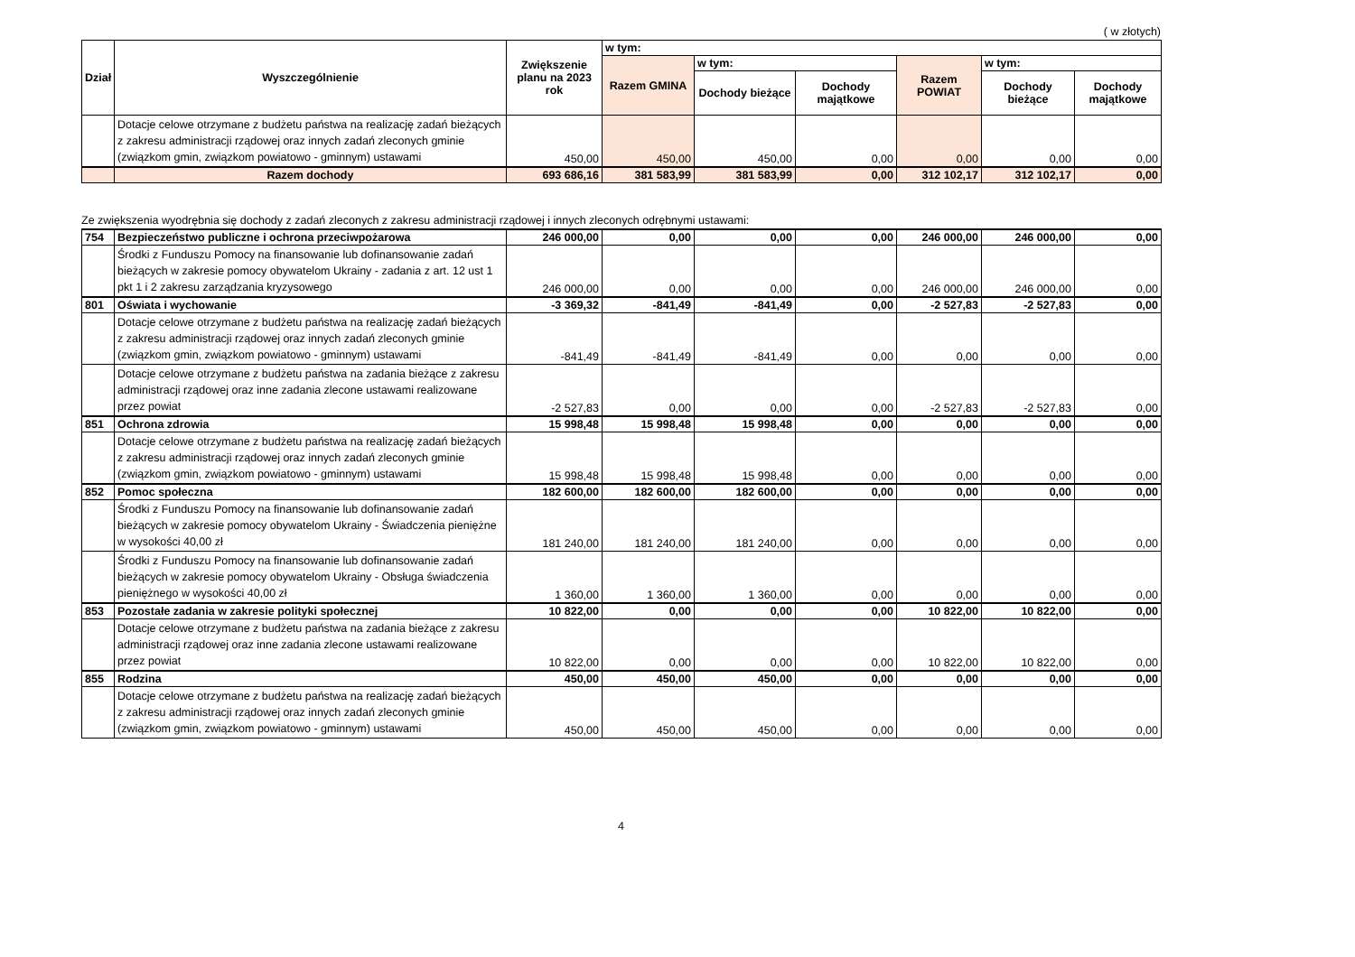( w złotych)
| Dział | Wyszczególnienie | Zwiększenie planu na 2023 rok | w tym: | | | | | |
| --- | --- | --- | --- | --- | --- | --- | --- | --- |
| | | | Razem GMINA | w tym: | | Razem POWIAT | w tym: | |
| | | | | Dochody bieżące | Dochody majątkowe | | Dochody bieżące | Dochody majątkowe |
| | Dotacje celowe otrzymane z budżetu państwa na realizację zadań bieżących z zakresu administracji rządowej oraz innych zadań zleconych gminie (związkom gmin, związkom powiatowo - gminnym) ustawami | 450,00 | 450,00 | 450,00 | 0,00 | 0,00 | 0,00 | 0,00 |
| | Razem dochody | 693 686,16 | 381 583,99 | 381 583,99 | 0,00 | 312 102,17 | 312 102,17 | 0,00 |
Ze zwiększenia wyodrębnia się dochody z zadań zleconych z zakresu administracji rządowej i innych zleconych odrębnymi ustawami:
| 754 | Bezpieczeństwo publiczne i ochrona przeciwpożarowa | 246 000,00 | 0,00 | 0,00 | 0,00 | 246 000,00 | 246 000,00 | 0,00 |
| | Środki z Funduszu Pomocy na finansowanie lub dofinansowanie zadań bieżących w zakresie pomocy obywatelom Ukrainy - zadania z art. 12 ust 1 pkt 1 i 2 zakresu zarządzania kryzysowego | 246 000,00 | 0,00 | 0,00 | 0,00 | 246 000,00 | 246 000,00 | 0,00 |
| 801 | Oświata i wychowanie | -3 369,32 | -841,49 | -841,49 | 0,00 | -2 527,83 | -2 527,83 | 0,00 |
| | Dotacje celowe otrzymane z budżetu państwa na realizację zadań bieżących z zakresu administracji rządowej oraz innych zadań zleconych gminie (związkom gmin, związkom powiatowo - gminnym) ustawami | -841,49 | -841,49 | -841,49 | 0,00 | 0,00 | 0,00 | 0,00 |
| | Dotacje celowe otrzymane z budżetu państwa na zadania bieżące z zakresu administracji rządowej oraz inne zadania zlecone ustawami realizowane przez powiat | -2 527,83 | 0,00 | 0,00 | 0,00 | -2 527,83 | -2 527,83 | 0,00 |
| 851 | Ochrona zdrowia | 15 998,48 | 15 998,48 | 15 998,48 | 0,00 | 0,00 | 0,00 | 0,00 |
| | Dotacje celowe otrzymane z budżetu państwa na realizację zadań bieżących z zakresu administracji rządowej oraz innych zadań zleconych gminie (związkom gmin, związkom powiatowo - gminnym) ustawami | 15 998,48 | 15 998,48 | 15 998,48 | 0,00 | 0,00 | 0,00 | 0,00 |
| 852 | Pomoc społeczna | 182 600,00 | 182 600,00 | 182 600,00 | 0,00 | 0,00 | 0,00 | 0,00 |
| | Środki z Funduszu Pomocy na finansowanie lub dofinansowanie zadań bieżących w zakresie pomocy obywatelom Ukrainy - Świadczenia pieniężne w wysokości 40,00 zł | 181 240,00 | 181 240,00 | 181 240,00 | 0,00 | 0,00 | 0,00 | 0,00 |
| | Środki z Funduszu Pomocy na finansowanie lub dofinansowanie zadań bieżących w zakresie pomocy obywatelom Ukrainy - Obsługa świadczenia pieniężnego w wysokości 40,00 zł | 1 360,00 | 1 360,00 | 1 360,00 | 0,00 | 0,00 | 0,00 | 0,00 |
| 853 | Pozostałe zadania w zakresie polityki społecznej | 10 822,00 | 0,00 | 0,00 | 0,00 | 10 822,00 | 10 822,00 | 0,00 |
| | Dotacje celowe otrzymane z budżetu państwa na zadania bieżące z zakresu administracji rządowej oraz inne zadania zlecone ustawami realizowane przez powiat | 10 822,00 | 0,00 | 0,00 | 0,00 | 10 822,00 | 10 822,00 | 0,00 |
| 855 | Rodzina | 450,00 | 450,00 | 450,00 | 0,00 | 0,00 | 0,00 | 0,00 |
| | Dotacje celowe otrzymane z budżetu państwa na realizację zadań bieżących z zakresu administracji rządowej oraz innych zadań zleconych gminie (związkom gmin, związkom powiatowo - gminnym) ustawami | 450,00 | 450,00 | 450,00 | 0,00 | 0,00 | 0,00 | 0,00 |
4